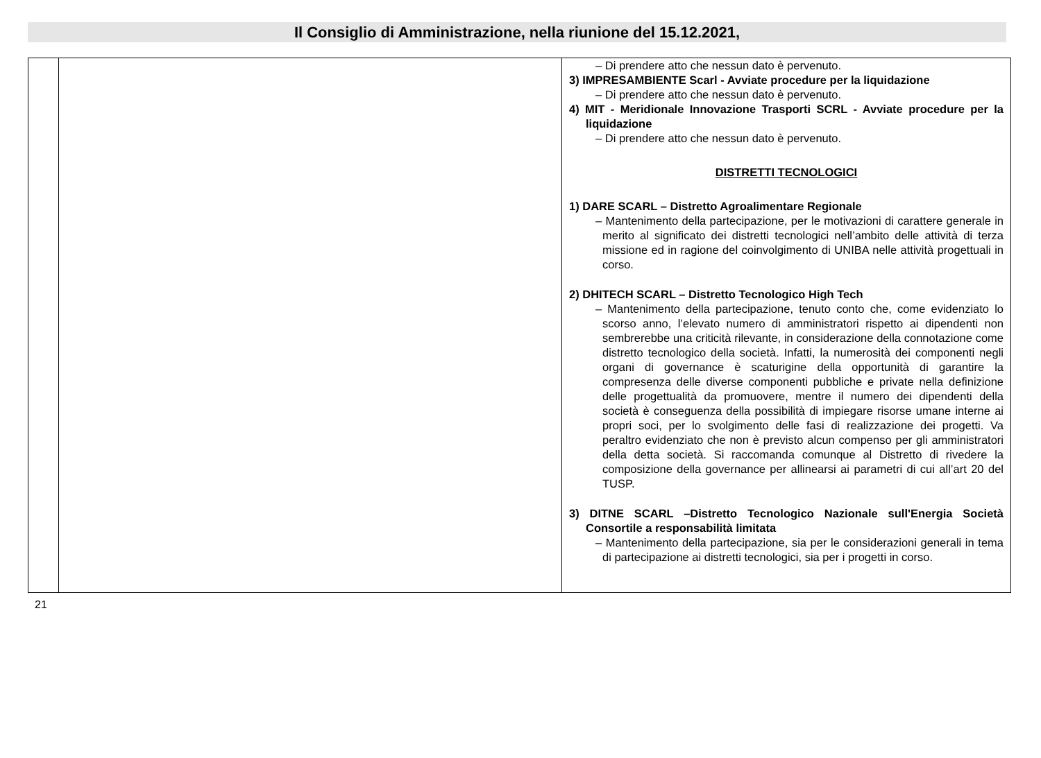Il Consiglio di Amministrazione, nella riunione del 15.12.2021,
| | | – Di prendere atto che nessun dato è pervenuto. 3) IMPRESAMBIENTE Scarl - Avviate procedure per la liquidazione – Di prendere atto che nessun dato è pervenuto. 4) MIT - Meridionale Innovazione Trasporti SCRL - Avviate procedure per la liquidazione – Di prendere atto che nessun dato è pervenuto. DISTRETTI TECNOLOGICI 1) DARE SCARL – Distretto Agroalimentare Regionale – Mantenimento della partecipazione, per le motivazioni di carattere generale in merito al significato dei distretti tecnologici nell’ambito delle attività di terza missione ed in ragione del coinvolgimento di UNIBA nelle attività progettuali in corso. 2) DHITECH SCARL – Distretto Tecnologico High Tech – Mantenimento della partecipazione, tenuto conto che, come evidenziato lo scorso anno, l’elevato numero di amministratori rispetto ai dipendenti non sembrerebbe una criticità rilevante, in considerazione della connotazione come distretto tecnologico della società. Infatti, la numerosità dei componenti negli organi di governance è scaturigine della opportunità di garantire la compresenza delle diverse componenti pubbliche e private nella definizione delle progettualità da promuovere, mentre il numero dei dipendenti della società è conseguenza della possibilità di impiegare risorse umane interne ai propri soci, per lo svolgimento delle fasi di realizzazione dei progetti. Va peraltro evidenziato che non è previsto alcun compenso per gli amministratori della detta società. Si raccomanda comunque al Distretto di rivedere la composizione della governance per allinearsi ai parametri di cui all’art 20 del TUSP. 3) DITNE SCARL –Distretto Tecnologico Nazionale sull'Energia Società Consortile a responsabilità limitata – Mantenimento della partecipazione, sia per le considerazioni generali in tema di partecipazione ai distretti tecnologici, sia per i progetti in corso. |
21